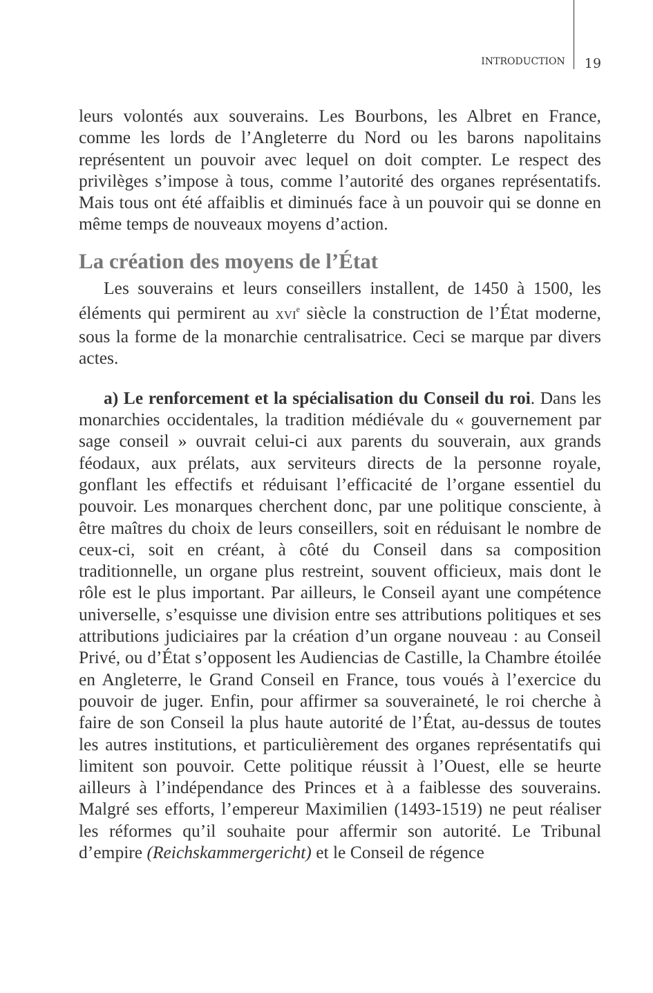INTRODUCTION 19
leurs volontés aux souverains. Les Bourbons, les Albret en France, comme les lords de l’Angleterre du Nord ou les barons napolitains représentent un pouvoir avec lequel on doit compter. Le respect des privilèges s’impose à tous, comme l’autorité des organes représentatifs. Mais tous ont été affaiblis et diminués face à un pouvoir qui se donne en même temps de nouveaux moyens d’action.
La création des moyens de l’État
Les souverains et leurs conseillers installent, de 1450 à 1500, les éléments qui permirent au XVI<sup>e</sup> siècle la construction de l’État moderne, sous la forme de la monarchie centralisatrice. Ceci se marque par divers actes.
a) Le renforcement et la spécialisation du Conseil du roi. Dans les monarchies occidentales, la tradition médiévale du « gouvernement par sage conseil » ouvrait celui-ci aux parents du souverain, aux grands féodaux, aux prélats, aux serviteurs directs de la personne royale, gonflant les effectifs et réduisant l’efficacité de l’organe essentiel du pouvoir. Les monarques cherchent donc, par une politique consciente, à être maîtres du choix de leurs conseillers, soit en réduisant le nombre de ceux-ci, soit en créant, à côté du Conseil dans sa composition traditionnelle, un organe plus restreint, souvent officieux, mais dont le rôle est le plus important. Par ailleurs, le Conseil ayant une compétence universelle, s’esquisse une division entre ses attributions politiques et ses attributions judiciaires par la création d’un organe nouveau : au Conseil Privé, ou d’État s’opposent les Audiencias de Castille, la Chambre étoilée en Angleterre, le Grand Conseil en France, tous voués à l’exercice du pouvoir de juger. Enfin, pour affirmer sa souveraineté, le roi cherche à faire de son Conseil la plus haute autorité de l’État, au-dessus de toutes les autres institutions, et particulièrement des organes représentatifs qui limitent son pouvoir. Cette politique réussit à l’Ouest, elle se heurte ailleurs à l’indépendance des Princes et à a faiblesse des souverains. Malgré ses efforts, l’empereur Maximilien (1493-1519) ne peut réaliser les réformes qu’il souhaite pour affermir son autorité. Le Tribunal d’empire (Reichskammergericht) et le Conseil de régence